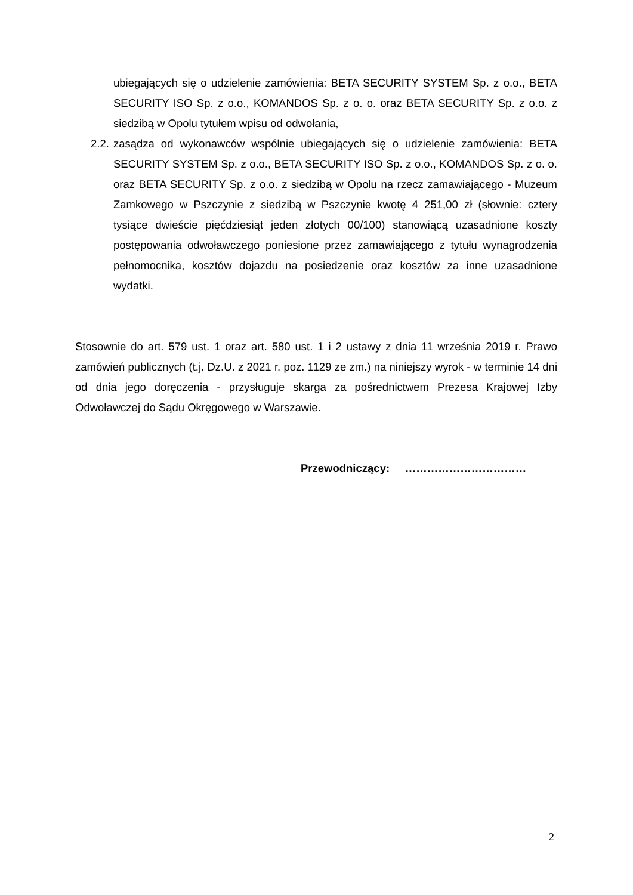ubiegających się o udzielenie zamówienia: BETA SECURITY SYSTEM Sp. z o.o., BETA SECURITY ISO Sp. z o.o., KOMANDOS Sp. z o. o. oraz BETA SECURITY Sp. z o.o. z siedzibą w Opolu tytułem wpisu od odwołania,
2.2. zasądza od wykonawców wspólnie ubiegających się o udzielenie zamówienia: BETA SECURITY SYSTEM Sp. z o.o., BETA SECURITY ISO Sp. z o.o., KOMANDOS Sp. z o. o. oraz BETA SECURITY Sp. z o.o. z siedzibą w Opolu na rzecz zamawiającego - Muzeum Zamkowego w Pszczynie z siedzibą w Pszczynie kwotę 4 251,00 zł (słownie: cztery tysiące dwieście pięćdziesiąt jeden złotych 00/100) stanowiącą uzasadnione koszty postępowania odwoławczego poniesione przez zamawiającego z tytułu wynagrodzenia pełnomocnika, kosztów dojazdu na posiedzenie oraz kosztów za inne uzasadnione wydatki.
Stosownie do art. 579 ust. 1 oraz art. 580 ust. 1 i 2 ustawy z dnia 11 września 2019 r. Prawo zamówień publicznych (t.j. Dz.U. z 2021 r. poz. 1129 ze zm.) na niniejszy wyrok - w terminie 14 dni od dnia jego doręczenia - przysługuje skarga za pośrednictwem Prezesa Krajowej Izby Odwoławczej do Sądu Okręgowego w Warszawie.
Przewodniczący: ……………………………
2